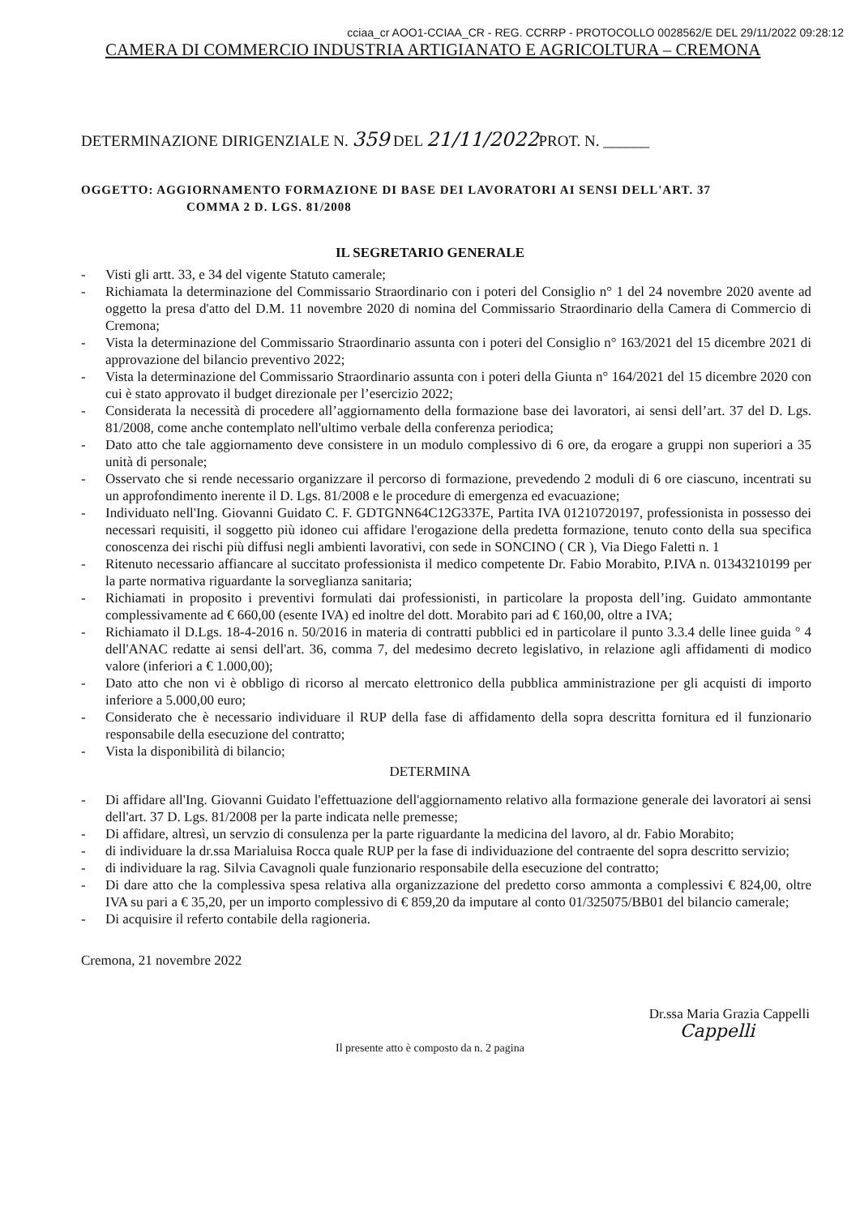cciaa_cr AOO1-CCIAA_CR - REG. CCRRP - PROTOCOLLO 0028562/E DEL 29/11/2022 09:28:12
CAMERA DI COMMERCIO INDUSTRIA ARTIGIANATO E AGRICOLTURA – CREMONA
DETERMINAZIONE DIRIGENZIALE N. 359 DEL 21/11/2022 PROT. N. ______
OGGETTO: AGGIORNAMENTO FORMAZIONE DI BASE DEI LAVORATORI AI SENSI DELL'ART. 37
COMMA 2 D. LGS. 81/2008
IL SEGRETARIO GENERALE
- Visti gli artt. 33, e 34 del vigente Statuto camerale;
- Richiamata la determinazione del Commissario Straordinario con i poteri del Consiglio n° 1 del 24 novembre 2020 avente ad oggetto la presa d'atto del D.M. 11 novembre 2020 di nomina del Commissario Straordinario della Camera di Commercio di Cremona;
- Vista la determinazione del Commissario Straordinario assunta con i poteri del Consiglio n° 163/2021 del 15 dicembre 2021 di approvazione del bilancio preventivo 2022;
- Vista la determinazione del Commissario Straordinario assunta con i poteri della Giunta n° 164/2021 del 15 dicembre 2020 con cui è stato approvato il budget direzionale per l’esercizio 2022;
- Considerata la necessità di procedere all’aggiornamento della formazione base dei lavoratori, ai sensi dell’art. 37 del D. Lgs. 81/2008, come anche contemplato nell'ultimo verbale della conferenza periodica;
- Dato atto che tale aggiornamento deve consistere in un modulo complessivo di 6 ore, da erogare a gruppi non superiori a 35 unità di personale;
- Osservato che si rende necessario organizzare il percorso di formazione, prevedendo 2 moduli di 6 ore ciascuno, incentrati su un approfondimento inerente il D. Lgs. 81/2008 e le procedure di emergenza ed evacuazione;
- Individuato nell'Ing. Giovanni Guidato C. F. GDTGNN64C12G337E, Partita IVA 01210720197, professionista in possesso dei necessari requisiti, il soggetto più idoneo cui affidare l'erogazione della predetta formazione, tenuto conto della sua specifica conoscenza dei rischi più diffusi negli ambienti lavorativi, con sede in SONCINO ( CR ), Via Diego Faletti n. 1
- Ritenuto necessario affiancare al succitato professionista il medico competente Dr. Fabio Morabito, P.IVA n. 01343210199 per la parte normativa riguardante la sorveglianza sanitaria;
- Richiamati in proposito i preventivi formulati dai professionisti, in particolare la proposta dell’ing. Guidato ammontante complessivamente ad € 660,00 (esente IVA) ed inoltre del dott. Morabito pari ad € 160,00, oltre a IVA;
- Richiamato il D.Lgs. 18-4-2016 n. 50/2016 in materia di contratti pubblici ed in particolare il punto 3.3.4 delle linee guida ° 4 dell'ANAC redatte ai sensi dell'art. 36, comma 7, del medesimo decreto legislativo, in relazione agli affidamenti di modico valore (inferiori a € 1.000,00);
- Dato atto che non vi è obbligo di ricorso al mercato elettronico della pubblica amministrazione per gli acquisti di importo inferiore a 5.000,00 euro;
- Considerato che è necessario individuare il RUP della fase di affidamento della sopra descritta fornitura ed il funzionario responsabile della esecuzione del contratto;
- Vista la disponibilità di bilancio;
DETERMINA
- Di affidare all'Ing. Giovanni Guidato l'effettuazione dell'aggiornamento relativo alla formazione generale dei lavoratori ai sensi dell'art. 37 D. Lgs. 81/2008 per la parte indicata nelle premesse;
- Di affidare, altresì, un servzio di consulenza per la parte riguardante la medicina del lavoro, al dr. Fabio Morabito;
- di individuare la dr.ssa Marialuisa Rocca quale RUP per la fase di individuazione del contraente del sopra descritto servizio;
- di individuare la rag. Silvia Cavagnoli quale funzionario responsabile della esecuzione del contratto;
- Di dare atto che la complessiva spesa relativa alla organizzazione del predetto corso ammonta a complessivi € 824,00, oltre IVA su pari a € 35,20, per un importo complessivo di € 859,20 da imputare al conto 01/325075/BB01 del bilancio camerale;
- Di acquisire il referto contabile della ragioneria.
Cremona, 21 novembre 2022
Dr.ssa Maria Grazia Cappelli
Cappelli
Il presente atto è composto da n. 2 pagina